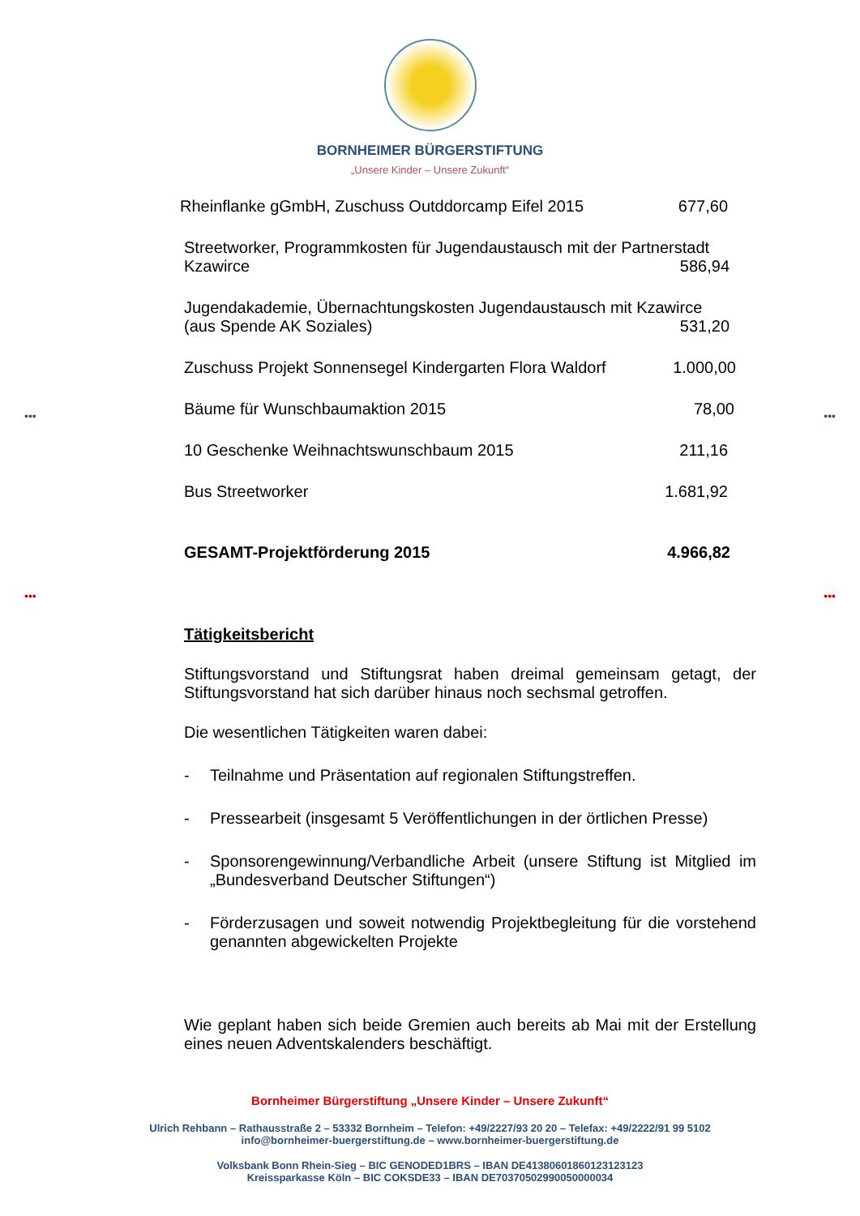BORNHEIMER BÜRGERSTIFTUNG
„Unsere Kinder – Unsere Zukunft“
Rheinflanke gGmbH, Zuschuss Outddorcamp Eifel 2015 677,60
Streetworker, Programmkosten für Jugendaustausch mit der Partnerstadt
Kzawirce 586,94
Jugendakademie, Übernachtungskosten Jugendaustausch mit Kzawirce
(aus Spende AK Soziales) 531,20
Zuschuss Projekt Sonnensegel Kindergarten Flora Waldorf 1.000,00
Bäume für Wunschbaumaktion 2015 78,00
10 Geschenke Weihnachtswunschbaum 2015 211,16
Bus Streetworker 1.681,92
GESAMT-Projektförderung 2015 4.966,82
Tätigkeitsbericht
Stiftungsvorstand und Stiftungsrat haben dreimal gemeinsam getagt, der Stiftungsvorstand hat sich darüber hinaus noch sechsmal getroffen.
Die wesentlichen Tätigkeiten waren dabei:
- Teilnahme und Präsentation auf regionalen Stiftungstreffen.
- Pressearbeit (insgesamt 5 Veröffentlichungen in der örtlichen Presse)
- Sponsorengewinnung/Verbandliche Arbeit (unsere Stiftung ist Mitglied im „Bundesverband Deutscher Stiftungen“)
- Förderzusagen und soweit notwendig Projektbegleitung für die vorstehend genannten abgewickelten Projekte
Wie geplant haben sich beide Gremien auch bereits ab Mai mit der Erstellung eines neuen Adventskalenders beschäftigt.
Bornheimer Bürgerstiftung „Unsere Kinder – Unsere Zukunft“
Ulrich Rehbann – Rathausstraße 2 – 53332 Bornheim – Telefon: +49/2227/93 20 20 – Telefax: +49/2222/91 99 5102
info@bornheimer-buergerstiftung.de – www.bornheimer-buergerstiftung.de
Volksbank Bonn Rhein-Sieg – BIC GENODED1BRS – IBAN DE41380601860123123123
Kreissparkasse Köln – BIC COKSDE33 – IBAN DE70370502990050000034
••• •••
••• •••